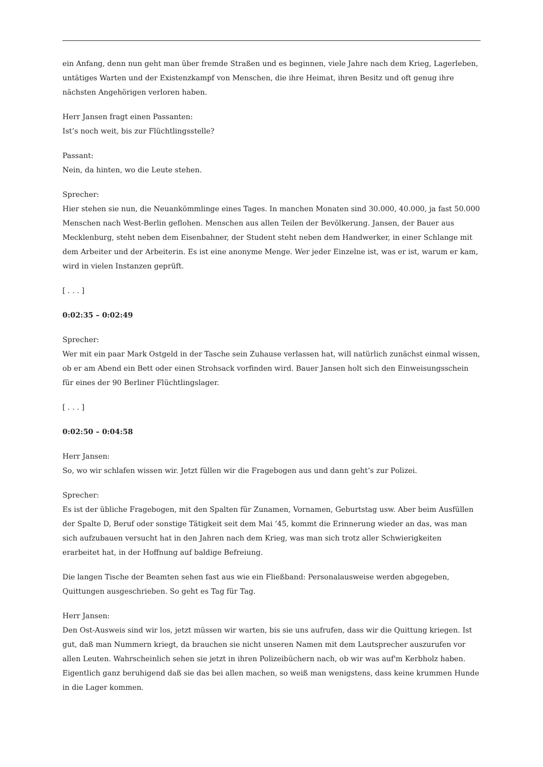ein Anfang, denn nun geht man über fremde Straßen und es beginnen, viele Jahre nach dem Krieg, Lagerleben, untätiges Warten und der Existenzkampf von Menschen, die ihre Heimat, ihren Besitz und oft genug ihre nächsten Angehörigen verloren haben.
Herr Jansen fragt einen Passanten:
Ist’s noch weit, bis zur Flüchtlingsstelle?
Passant:
Nein, da hinten, wo die Leute stehen.
Sprecher:
Hier stehen sie nun, die Neuankömmlinge eines Tages. In manchen Monaten sind 30.000, 40.000, ja fast 50.000 Menschen nach West-Berlin geflohen. Menschen aus allen Teilen der Bevölkerung. Jansen, der Bauer aus Mecklenburg, steht neben dem Eisenbahner, der Student steht neben dem Handwerker, in einer Schlange mit dem Arbeiter und der Arbeiterin. Es ist eine anonyme Menge. Wer jeder Einzelne ist, was er ist, warum er kam, wird in vielen Instanzen geprüft.
[ . . . ]
0:02:35 – 0:02:49
Sprecher:
Wer mit ein paar Mark Ostgeld in der Tasche sein Zuhause verlassen hat, will natürlich zunächst einmal wissen, ob er am Abend ein Bett oder einen Strohsack vorfinden wird. Bauer Jansen holt sich den Einweisungsschein für eines der 90 Berliner Flüchtlingslager.
[ . . . ]
0:02:50 – 0:04:58
Herr Jansen:
So, wo wir schlafen wissen wir. Jetzt füllen wir die Fragebogen aus und dann geht’s zur Polizei.
Sprecher:
Es ist der übliche Fragebogen, mit den Spalten für Zunamen, Vornamen, Geburtstag usw. Aber beim Ausfüllen der Spalte D, Beruf oder sonstige Tätigkeit seit dem Mai ’45, kommt die Erinnerung wieder an das, was man sich aufzubauen versucht hat in den Jahren nach dem Krieg, was man sich trotz aller Schwierigkeiten erarbeitet hat, in der Hoffnung auf baldige Befreiung.
Die langen Tische der Beamten sehen fast aus wie ein Fließband: Personalausweise werden abgegeben, Quittungen ausgeschrieben. So geht es Tag für Tag.
Herr Jansen:
Den Ost-Ausweis sind wir los, jetzt müssen wir warten, bis sie uns aufrufen, dass wir die Quittung kriegen. Ist gut, daß man Nummern kriegt, da brauchen sie nicht unseren Namen mit dem Lautsprecher auszurufen vor allen Leuten. Wahrscheinlich sehen sie jetzt in ihren Polizeibüchern nach, ob wir was auf'm Kerbholz haben. Eigentlich ganz beruhigend daß sie das bei allen machen, so weiß man wenigstens, dass keine krummen Hunde in die Lager kommen.